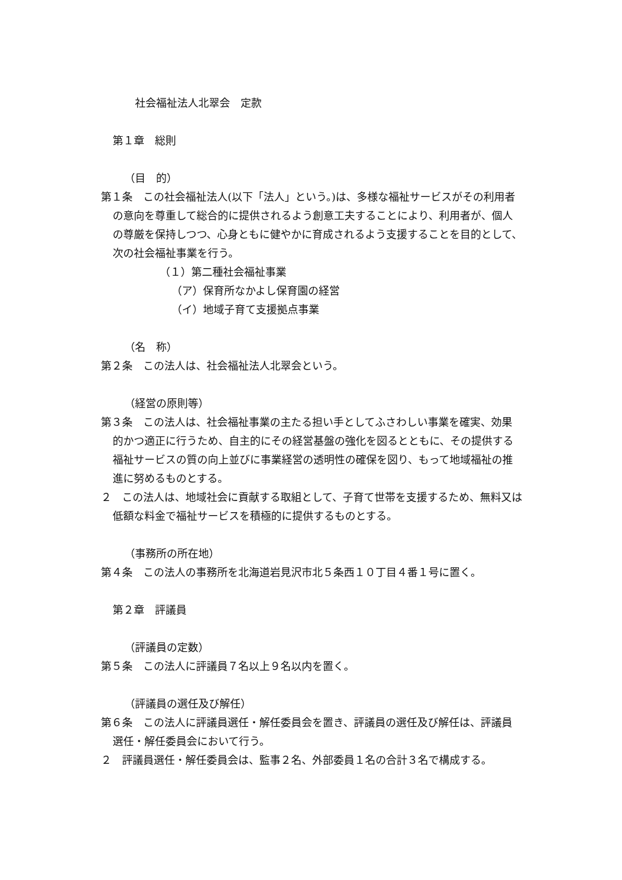社会福祉法人北翠会　定款
第１章　総則
（目　的）
第１条　この社会福祉法人(以下「法人」という。)は、多様な福祉サービスがその利用者の意向を尊重して総合的に提供されるよう創意工夫することにより、利用者が、個人の尊厳を保持しつつ、心身ともに健やかに育成されるよう支援することを目的として、次の社会福祉事業を行う。
（１）第二種社会福祉事業
（ア）保育所なかよし保育園の経営
（イ）地域子育て支援拠点事業
（名　称）
第２条　この法人は、社会福祉法人北翠会という。
（経営の原則等）
第３条　この法人は、社会福祉事業の主たる担い手としてふさわしい事業を確実、効果的かつ適正に行うため、自主的にその経営基盤の強化を図るとともに、その提供する福祉サービスの質の向上並びに事業経営の透明性の確保を図り、もって地域福祉の推進に努めるものとする。
２　この法人は、地域社会に貢献する取組として、子育て世帯を支援するため、無料又は低額な料金で福祉サービスを積極的に提供するものとする。
（事務所の所在地）
第４条　この法人の事務所を北海道岩見沢市北５条西１０丁目４番１号に置く。
第２章　評議員
（評議員の定数）
第５条　この法人に評議員７名以上９名以内を置く。
（評議員の選任及び解任）
第６条　この法人に評議員選任・解任委員会を置き、評議員の選任及び解任は、評議員選任・解任委員会において行う。
２　評議員選任・解任委員会は、監事２名、外部委員１名の合計３名で構成する。